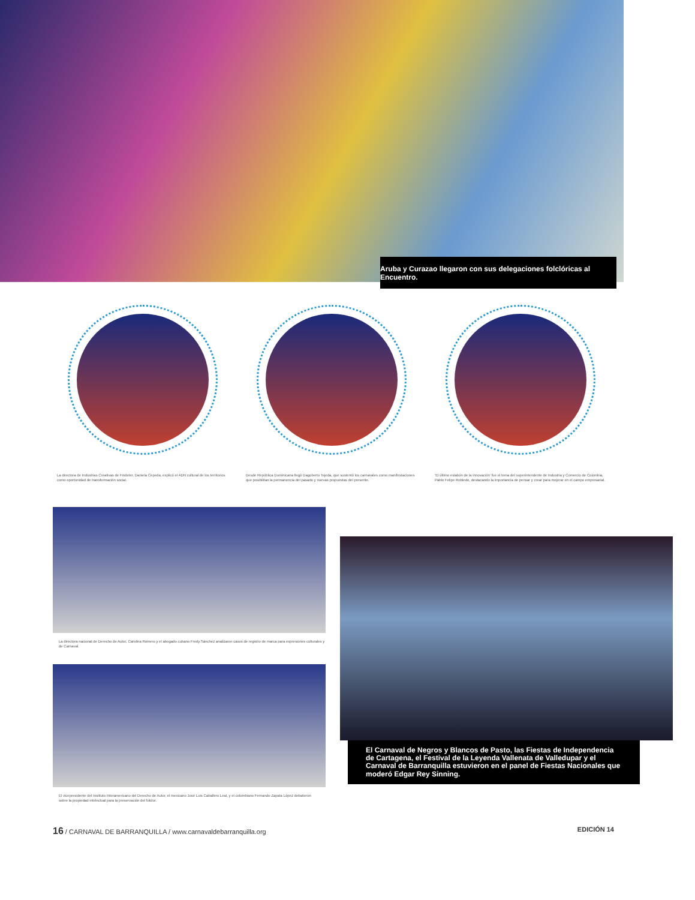Aruba y Curazao llegaron con sus delegaciones folclóricas al Encuentro.
La directora de Industrias Creativas de Findeter, Daniela Cepeda, explicó el ADN cultural de los territorios como oportunidad de transformación social.
Desde República Dominicana llegó Dagoberto Tejeda, que sustentó los carnavales como manifestaciones que posibilitan la permanencia del pasado y nuevas propuestas del presente.
'El último eslabón de la innovación' fue el tema del superintendente de Industria y Comercio de Colombia, Pablo Felipe Robledo, destacando la importancia de pensar y crear para mejorar en el campo empresarial.
La directora nacional de Derecho de Autor, Carolina Romero y el abogado cubano Fredy Sánchez analizaron casos de registro de marca para expresiones culturales y de Carnaval.
El vicepresidente del Instituto Interamericano del Derecho de Autor, el mexicano José Luis Caballero Leal, y el colombiano Fernando Zapata López debatieron sobre la propiedad intelectual para la preservación del folclor.
El Carnaval de Negros y Blancos de Pasto, las Fiestas de Independencia de Cartagena, el Festival de la Leyenda Vallenata de Valledupar y el Carnaval de Barranquilla estuvieron en el panel de Fiestas Nacionales que moderó Edgar Rey Sinning.
16 / CARNAVAL DE BARRANQUILLA / www.carnavaldebarranquilla.org EDICIÓN 14